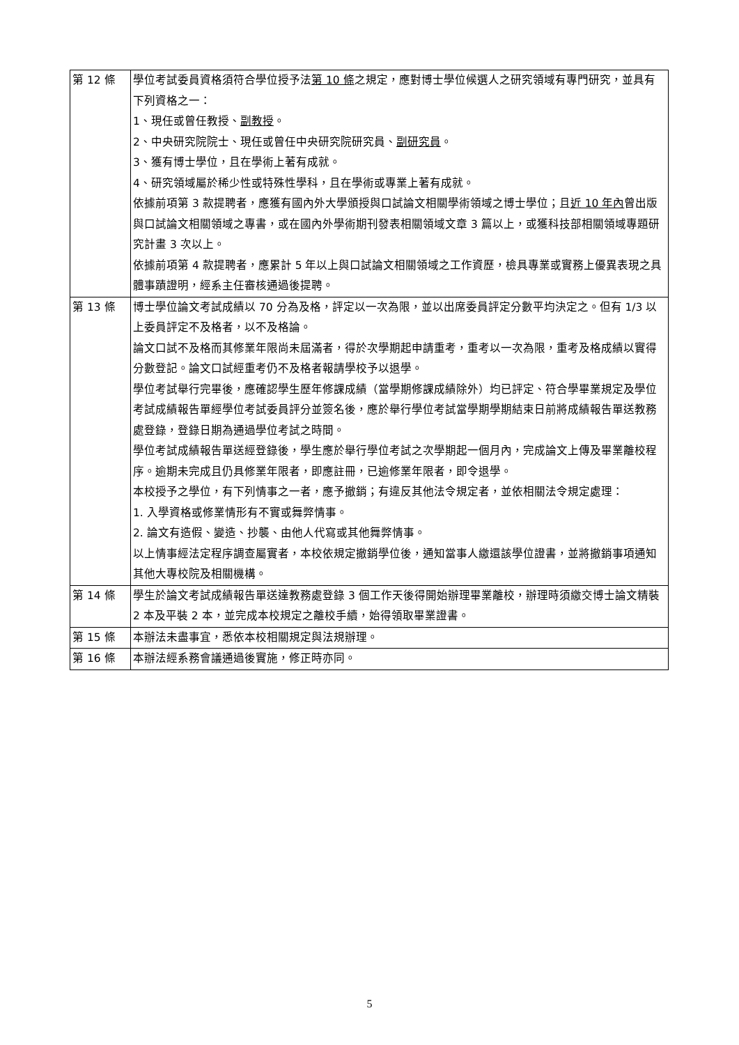| 第 12 條 | 學位考試委員資格須符合學位授予法 第 10 條 之規定，應對博士學位候選人之研究領域有專門研究，並具有下列資格之一： 1、現任或曾任教授、 副教授 。 2、中央研究院院士、現任或曾任中央研究院研究員、 副研究員 。 3、獲有博士學位，且在學術上著有成就。 4、研究領域屬於稀少性或特殊性學科，且在學術或專業上著有成就。 依據前項第 3 款提聘者，應獲有國內外大學頒授與口試論文相關學術領域之博士學位；且 近 10 年內 曾出版與口試論文相關領域之專書，或在國內外學術期刊發表相關領域文章 3 篇以上，或獲科技部相關領域專題研究計畫 3 次以上。 依據前項第 4 款提聘者，應累計 5 年以上與口試論文相關領域之工作資歷，檢具專業或實務上優異表現之具體事蹟證明，經系主任審核通過後提聘。 |
| 第 13 條 | 博士學位論文考試成績以 70 分為及格，評定以一次為限，並以出席委員評定分數平均決定之。但有 1/3 以上委員評定不及格者，以不及格論。 論文口試不及格而其修業年限尚未屆滿者，得於次學期起申請重考，重考以一次為限，重考及格成績以實得分數登記。論文口試經重考仍不及格者報請學校予以退學。 學位考試舉行完畢後，應確認學生歷年修課成績（當學期修課成績除外）均已評定、符合學畢業規定及學位考試成績報告單經學位考試委員評分並簽名後，應於舉行學位考試當學期學期結束日前將成績報告單送教務處登錄，登錄日期為通過學位考試之時間。 學位考試成績報告單送經登錄後，學生應於舉行學位考試之次學期起一個月內，完成論文上傳及畢業離校程序。逾期未完成且仍具修業年限者，即應註冊，已逾修業年限者，即令退學。 本校授予之學位，有下列情事之一者，應予撤銷；有違反其他法令規定者，並依相關法令規定處理： 1. 入學資格或修業情形有不實或舞弊情事。 2. 論文有造假、變造、抄襲、由他人代寫或其他舞弊情事。 以上情事經法定程序調查屬實者，本校依規定撤銷學位後，通知當事人繳還該學位證書，並將撤銷事項通知其他大專校院及相關機構。 |
| 第 14 條 | 學生於論文考試成績報告單送達教務處登錄 3 個工作天後得開始辦理畢業離校，辦理時須繳交博士論文精裝 2 本及平裝 2 本，並完成本校規定之離校手續，始得領取畢業證書。 |
| 第 15 條 | 本辦法未盡事宜，悉依本校相關規定與法規辦理。 |
| 第 16 條 | 本辦法經系務會議通過後實施，修正時亦同。 |
5